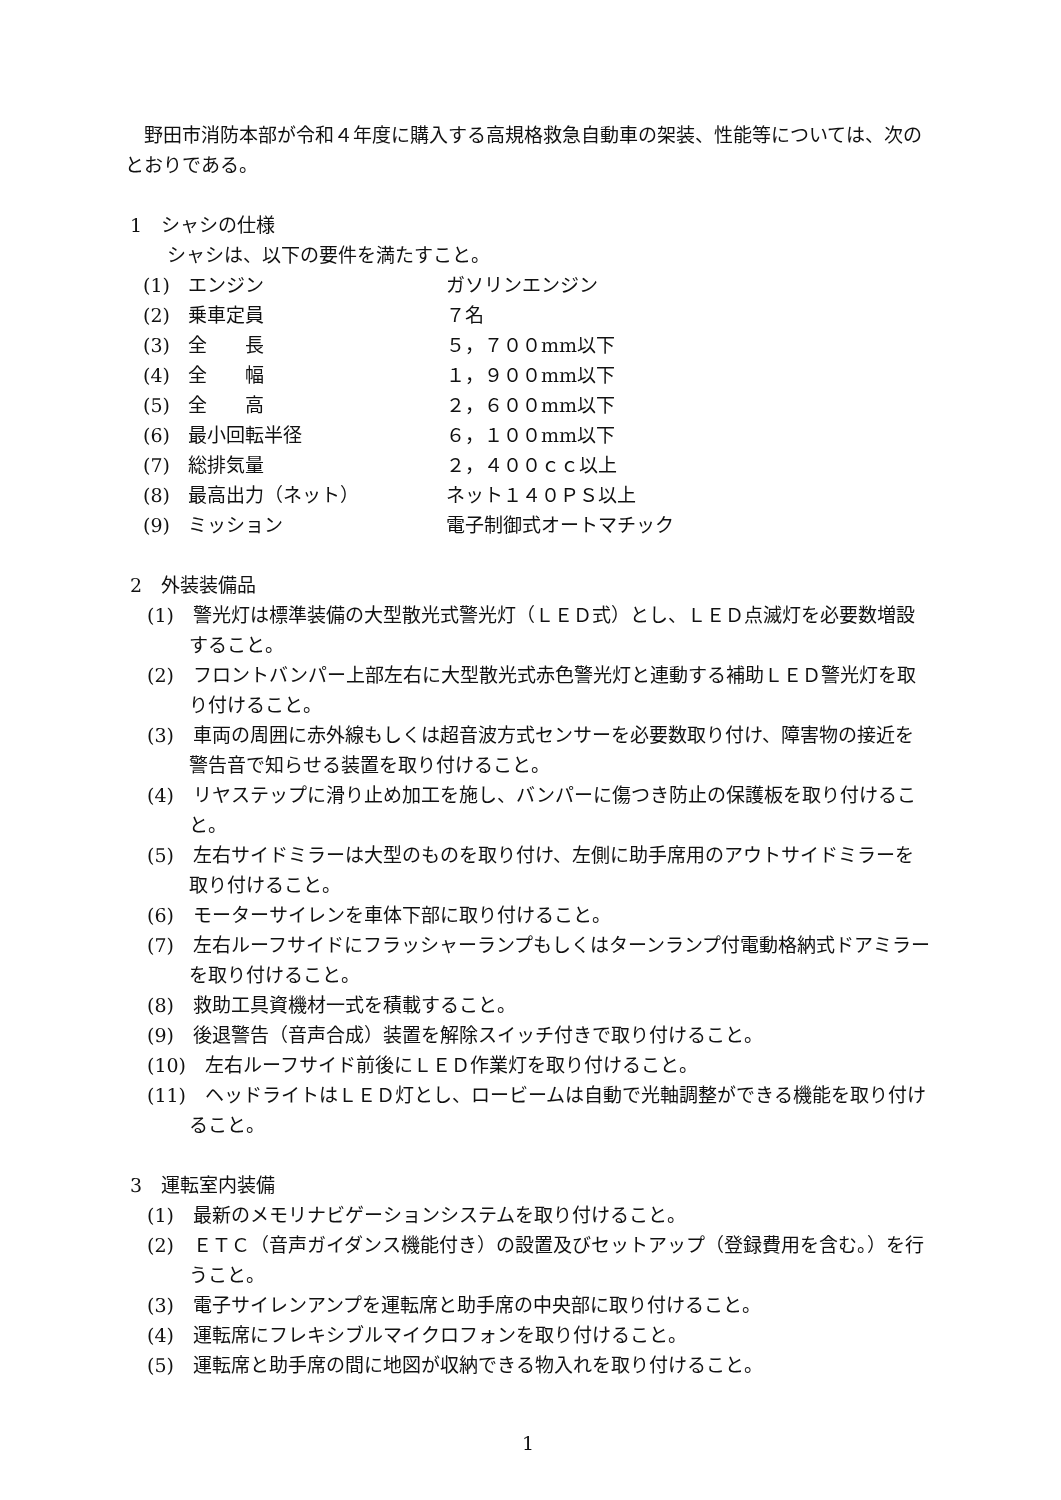野田市消防本部が令和４年度に購入する高規格救急自動車の架装、性能等については、次のとおりである。
1　シャシの仕様
シャシは、以下の要件を満たすこと。
| (1) | エンジン | ガソリンエンジン |
| (2) | 乗車定員 | ７名 |
| (3) | 全 長 | ５，７００mm以下 |
| (4) | 全 幅 | １，９００mm以下 |
| (5) | 全 高 | ２，６００mm以下 |
| (6) | 最小回転半径 | ６，１００mm以下 |
| (7) | 総排気量 | ２，４００ｃｃ以上 |
| (8) | 最高出力（ネット） | ネット１４０ＰＳ以上 |
| (9) | ミッション | 電子制御式オートマチック |
2　外装装備品
(1)　警光灯は標準装備の大型散光式警光灯（ＬＥＤ式）とし、ＬＥＤ点滅灯を必要数増設すること。
(2)　フロントバンパー上部左右に大型散光式赤色警光灯と連動する補助ＬＥＤ警光灯を取り付けること。
(3)　車両の周囲に赤外線もしくは超音波方式センサーを必要数取り付け、障害物の接近を警告音で知らせる装置を取り付けること。
(4)　リヤステップに滑り止め加工を施し、バンパーに傷つき防止の保護板を取り付けること。
(5)　左右サイドミラーは大型のものを取り付け、左側に助手席用のアウトサイドミラーを取り付けること。
(6)　モーターサイレンを車体下部に取り付けること。
(7)　左右ルーフサイドにフラッシャーランプもしくはターンランプ付電動格納式ドアミラーを取り付けること。
(8)　救助工具資機材一式を積載すること。
(9)　後退警告（音声合成）装置を解除スイッチ付きで取り付けること。
(10)　左右ルーフサイド前後にＬＥＤ作業灯を取り付けること。
(11)　ヘッドライトはＬＥＤ灯とし、ロービームは自動で光軸調整ができる機能を取り付けること。
3　運転室内装備
(1)　最新のメモリナビゲーションシステムを取り付けること。
(2)　ＥＴＣ（音声ガイダンス機能付き）の設置及びセットアップ（登録費用を含む。）を行うこと。
(3)　電子サイレンアンプを運転席と助手席の中央部に取り付けること。
(4)　運転席にフレキシブルマイクロフォンを取り付けること。
(5)　運転席と助手席の間に地図が収納できる物入れを取り付けること。
1